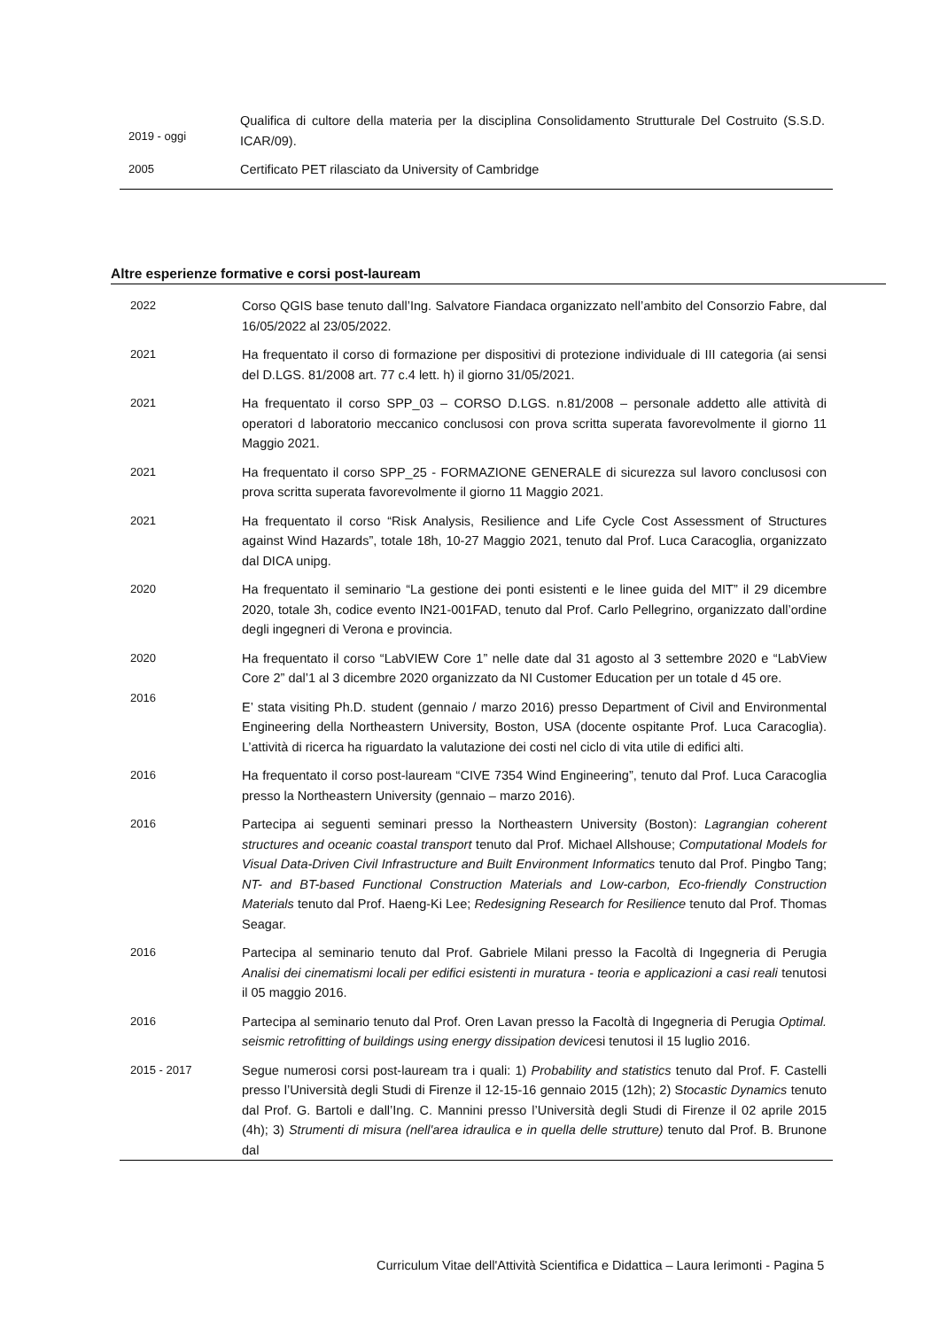| 2019 - oggi | Qualifica di cultore della materia per la disciplina Consolidamento Strutturale Del Costruito (S.S.D. ICAR/09). |
| 2005 | Certificato PET rilasciato da University of Cambridge |
Altre esperienze formative e corsi post-lauream
| 2022 | Corso QGIS base tenuto dall’Ing. Salvatore Fiandaca organizzato nell’ambito del Consorzio Fabre, dal 16/05/2022 al 23/05/2022. |
| 2021 | Ha frequentato il corso di formazione per dispositivi di protezione individuale di III categoria (ai sensi del D.LGS. 81/2008 art. 77 c.4 lett. h) il giorno 31/05/2021. |
| 2021 | Ha frequentato il corso SPP_03 – CORSO D.LGS. n.81/2008 – personale addetto alle attività di operatori d laboratorio meccanico conclusosi con prova scritta superata favorevolmente il giorno 11 Maggio 2021. |
| 2021 | Ha frequentato il corso SPP_25 - FORMAZIONE GENERALE di sicurezza sul lavoro conclusosi con prova scritta superata favorevolmente il giorno 11 Maggio 2021. |
| 2021 | Ha frequentato il corso “Risk Analysis, Resilience and Life Cycle Cost Assessment of Structures against Wind Hazards”, totale 18h, 10-27 Maggio 2021, tenuto dal Prof. Luca Caracoglia, organizzato dal DICA unipg. |
| 2020 | Ha frequentato il seminario “La gestione dei ponti esistenti e le linee guida del MIT” il 29 dicembre 2020, totale 3h, codice evento IN21-001FAD, tenuto dal Prof. Carlo Pellegrino, organizzato dall’ordine degli ingegneri di Verona e provincia. |
| 2020 2016 | Ha frequentato il corso “LabVIEW Core 1” nelle date dal 31 agosto al 3 settembre 2020 e “LabView Core 2” dal’1 al 3 dicembre 2020 organizzato da NI Customer Education per un totale d 45 ore. E’ stata visiting Ph.D. student (gennaio / marzo 2016) presso Department of Civil and Environmental Engineering della Northeastern University, Boston, USA (docente ospitante Prof. Luca Caracoglia). L’attività di ricerca ha riguardato la valutazione dei costi nel ciclo di vita utile di edifici alti. |
| 2016 | Ha frequentato il corso post-lauream “CIVE 7354 Wind Engineering”, tenuto dal Prof. Luca Caracoglia presso la Northeastern University (gennaio – marzo 2016). |
| 2016 | Partecipa ai seguenti seminari presso la Northeastern University (Boston): Lagrangian coherent structures and oceanic coastal transport tenuto dal Prof. Michael Allshouse; Computational Models for Visual Data-Driven Civil Infrastructure and Built Environment Informatics tenuto dal Prof. Pingbo Tang; NT- and BT-based Functional Construction Materials and Low-carbon, Eco-friendly Construction Materials tenuto dal Prof. Haeng-Ki Lee; Redesigning Research for Resilience tenuto dal Prof. Thomas Seagar. |
| 2016 | Partecipa al seminario tenuto dal Prof. Gabriele Milani presso la Facoltà di Ingegneria di Perugia Analisi dei cinematismi locali per edifici esistenti in muratura - teoria e applicazioni a casi reali tenutosi il 05 maggio 2016. |
| 2016 | Partecipa al seminario tenuto dal Prof. Oren Lavan presso la Facoltà di Ingegneria di Perugia Optimal. seismic retrofitting of buildings using energy dissipation devic esi tenutosi il 15 luglio 2016. |
| 2015 - 2017 | Segue numerosi corsi post-lauream tra i quali: 1) Probability and statistics tenuto dal Prof. F. Castelli presso l’Università degli Studi di Firenze il 12-15-16 gennaio 2015 (12h); 2) S tocastic Dynamics tenuto dal Prof. G. Bartoli e dall’Ing. C. Mannini presso l’Università degli Studi di Firenze il 02 aprile 2015 (4h); 3) Strumenti di misura (nell'area idraulica e in quella delle strutture) tenuto dal Prof. B. Brunone dal |
Curriculum Vitae dell'Attività Scientifica e Didattica – Laura Ierimonti - Pagina 5